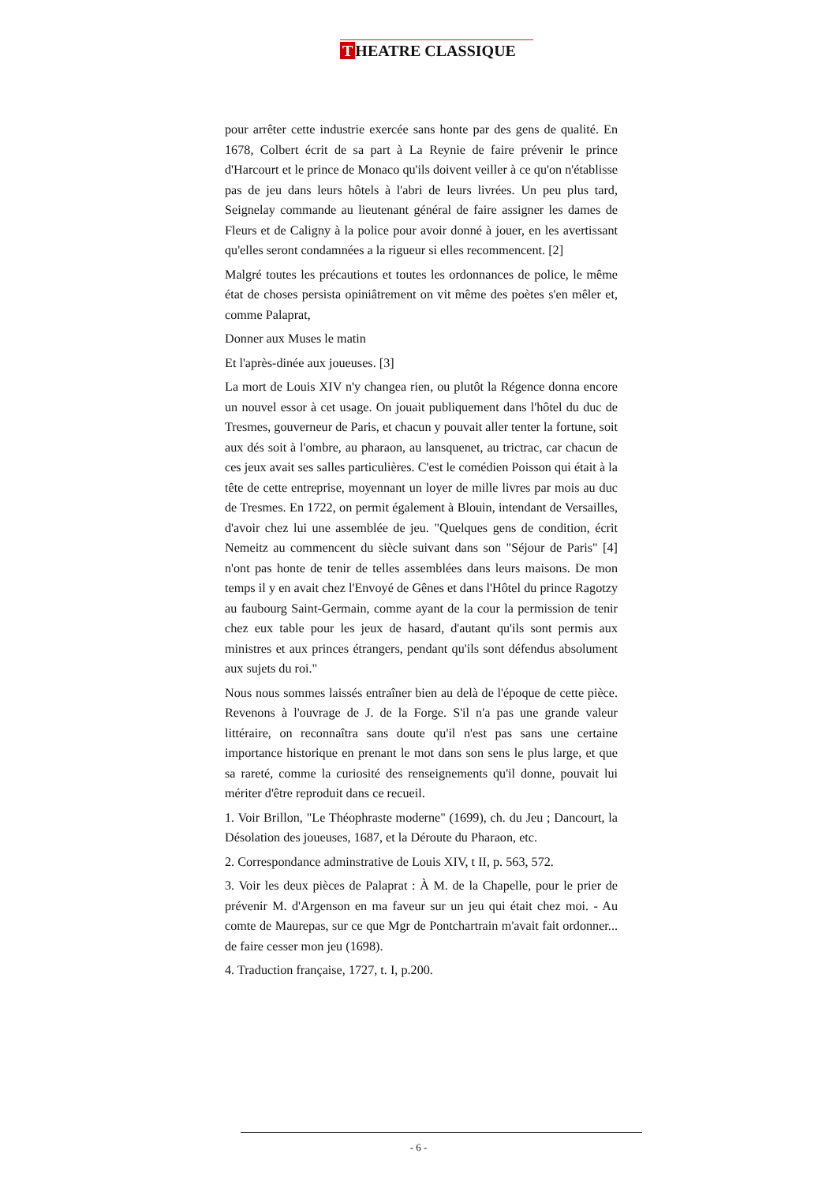T HEATRE CLASSIQUE
pour arrêter cette industrie exercée sans honte par des gens de qualité. En 1678, Colbert écrit de sa part à La Reynie de faire prévenir le prince d'Harcourt et le prince de Monaco qu'ils doivent veiller à ce qu'on n'établisse pas de jeu dans leurs hôtels à l'abri de leurs livrées. Un peu plus tard, Seignelay commande au lieutenant général de faire assigner les dames de Fleurs et de Caligny à la police pour avoir donné à jouer, en les avertissant qu'elles seront condamnées a la rigueur si elles recommencent. [2]
Malgré toutes les précautions et toutes les ordonnances de police, le même état de choses persista opiniâtrement on vit même des poètes s'en mêler et, comme Palaprat,
Donner aux Muses le matin
Et l'après-dinée aux joueuses. [3]
La mort de Louis XIV n'y changea rien, ou plutôt la Régence donna encore un nouvel essor à cet usage. On jouait publiquement dans l'hôtel du duc de Tresmes, gouverneur de Paris, et chacun y pouvait aller tenter la fortune, soit aux dés soit à l'ombre, au pharaon, au lansquenet, au trictrac, car chacun de ces jeux avait ses salles particulières. C'est le comédien Poisson qui était à la tête de cette entreprise, moyennant un loyer de mille livres par mois au duc de Tresmes. En 1722, on permit également à Blouin, intendant de Versailles, d'avoir chez lui une assemblée de jeu. "Quelques gens de condition, écrit Nemeitz au commencent du siècle suivant dans son "Séjour de Paris" [4] n'ont pas honte de tenir de telles assemblées dans leurs maisons. De mon temps il y en avait chez l'Envoyé de Gênes et dans l'Hôtel du prince Ragotzy au faubourg Saint-Germain, comme ayant de la cour la permission de tenir chez eux table pour les jeux de hasard, d'autant qu'ils sont permis aux ministres et aux princes étrangers, pendant qu'ils sont défendus absolument aux sujets du roi."
Nous nous sommes laissés entraîner bien au delà de l'époque de cette pièce. Revenons à l'ouvrage de J. de la Forge. S'il n'a pas une grande valeur littéraire, on reconnaîtra sans doute qu'il n'est pas sans une certaine importance historique en prenant le mot dans son sens le plus large, et que sa rareté, comme la curiosité des renseignements qu'il donne, pouvait lui mériter d'être reproduit dans ce recueil.
1. Voir Brillon, "Le Théophraste moderne" (1699), ch. du Jeu ; Dancourt, la Désolation des joueuses, 1687, et la Déroute du Pharaon, etc.
2. Correspondance adminstrative de Louis XIV, t II, p. 563, 572.
3. Voir les deux pièces de Palaprat : À M. de la Chapelle, pour le prier de prévenir M. d'Argenson en ma faveur sur un jeu qui était chez moi. - Au comte de Maurepas, sur ce que Mgr de Pontchartrain m'avait fait ordonner... de faire cesser mon jeu (1698).
4. Traduction française, 1727, t. I, p.200.
- 6 -